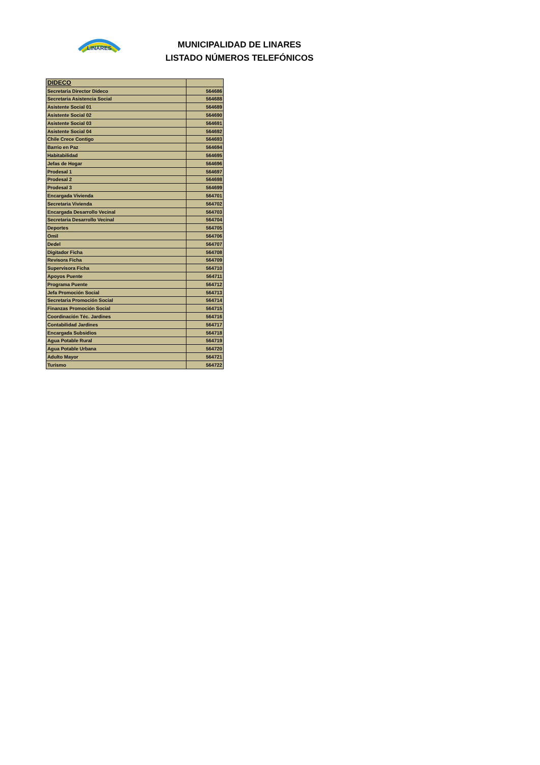LINARES
MUNICIPALIDAD DE LINARES
LISTADO NÚMEROS TELEFÓNICOS
| DIDECO | |
| --- | --- |
| Secretaria Director Dideco | 564686 |
| Secretaria Asistencia Social | 564688 |
| Asistente Social 01 | 564689 |
| Asistente Social 02 | 564690 |
| Asistente Social 03 | 564691 |
| Asistente Social 04 | 564692 |
| Chile Crece Contigo | 564693 |
| Barrio en Paz | 564694 |
| Habitabilidad | 564695 |
| Jefas de Hogar | 564696 |
| Prodesal 1 | 564697 |
| Prodesal 2 | 564698 |
| Prodesal 3 | 564699 |
| Encargada Vivienda | 564701 |
| Secretaria Vivienda | 564702 |
| Encargada Desarrollo Vecinal | 564703 |
| Secretaria Desarrollo Vecinal | 564704 |
| Deportes | 564705 |
| Omil | 564706 |
| Dedel | 564707 |
| Digitador Ficha | 564708 |
| Revisora Ficha | 564709 |
| Supervisora Ficha | 564710 |
| Apoyos Puente | 564711 |
| Programa Puente | 564712 |
| Jefa Promoción Social | 564713 |
| Secretaria Promoción Social | 564714 |
| Finanzas Promoción Social | 564715 |
| Coordinación Téc. Jardines | 564716 |
| Contabilidad Jardines | 564717 |
| Encargada Subsidios | 564718 |
| Agua Potable Rural | 564719 |
| Agua Potable Urbana | 564720 |
| Adulto Mayor | 564721 |
| Turismo | 564722 |